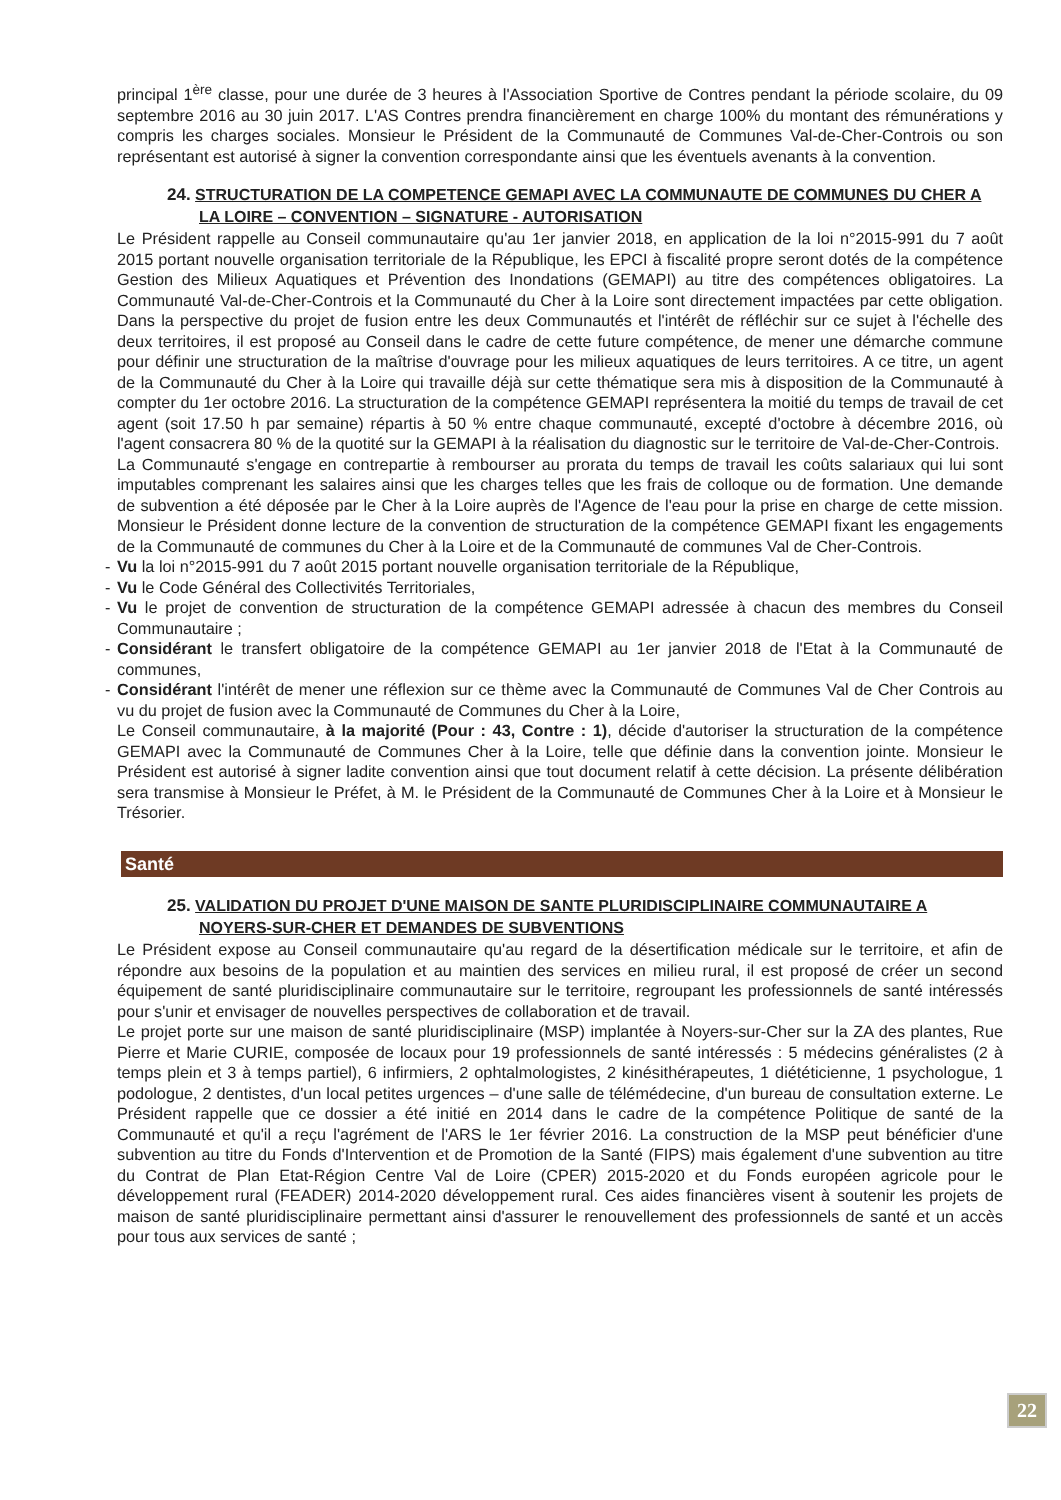principal 1<sup>ère</sup> classe, pour une durée de 3 heures à l'Association Sportive de Contres pendant la période scolaire, du 09 septembre 2016 au 30 juin 2017. L'AS Contres prendra financièrement en charge 100% du montant des rémunérations y compris les charges sociales. Monsieur le Président de la Communauté de Communes Val-de-Cher-Controis ou son représentant est autorisé à signer la convention correspondante ainsi que les éventuels avenants à la convention.
24. STRUCTURATION DE LA COMPETENCE GEMAPI AVEC LA COMMUNAUTE DE COMMUNES DU CHER A
LA LOIRE – CONVENTION – SIGNATURE - AUTORISATION
Le Président rappelle au Conseil communautaire qu'au 1er janvier 2018, en application de la loi n°2015-991 du 7 août 2015 portant nouvelle organisation territoriale de la République, les EPCI à fiscalité propre seront dotés de la compétence Gestion des Milieux Aquatiques et Prévention des Inondations (GEMAPI) au titre des compétences obligatoires. La Communauté Val-de-Cher-Controis et la Communauté du Cher à la Loire sont directement impactées par cette obligation. Dans la perspective du projet de fusion entre les deux Communautés et l'intérêt de réfléchir sur ce sujet à l'échelle des deux territoires, il est proposé au Conseil dans le cadre de cette future compétence, de mener une démarche commune pour définir une structuration de la maîtrise d'ouvrage pour les milieux aquatiques de leurs territoires. A ce titre, un agent de la Communauté du Cher à la Loire qui travaille déjà sur cette thématique sera mis à disposition de la Communauté à compter du 1er octobre 2016. La structuration de la compétence GEMAPI représentera la moitié du temps de travail de cet agent (soit 17.50 h par semaine) répartis à 50 % entre chaque communauté, excepté d'octobre à décembre 2016, où l'agent consacrera 80 % de la quotité sur la GEMAPI à la réalisation du diagnostic sur le territoire de Val-de-Cher-Controis.
La Communauté s'engage en contrepartie à rembourser au prorata du temps de travail les coûts salariaux qui lui sont imputables comprenant les salaires ainsi que les charges telles que les frais de colloque ou de formation. Une demande de subvention a été déposée par le Cher à la Loire auprès de l'Agence de l'eau pour la prise en charge de cette mission. Monsieur le Président donne lecture de la convention de structuration de la compétence GEMAPI fixant les engagements de la Communauté de communes du Cher à la Loire et de la Communauté de communes Val de Cher-Controis.
- Vu la loi n°2015-991 du 7 août 2015 portant nouvelle organisation territoriale de la République,
- Vu le Code Général des Collectivités Territoriales,
- Vu le projet de convention de structuration de la compétence GEMAPI adressée à chacun des membres du Conseil Communautaire ;
- Considérant le transfert obligatoire de la compétence GEMAPI au 1er janvier 2018 de l'Etat à la Communauté de communes,
- Considérant l'intérêt de mener une réflexion sur ce thème avec la Communauté de Communes Val de Cher Controis au vu du projet de fusion avec la Communauté de Communes du Cher à la Loire,
Le Conseil communautaire, à la majorité (Pour : 43, Contre : 1), décide d'autoriser la structuration de la compétence GEMAPI avec la Communauté de Communes Cher à la Loire, telle que définie dans la convention jointe. Monsieur le Président est autorisé à signer ladite convention ainsi que tout document relatif à cette décision. La présente délibération sera transmise à Monsieur le Préfet, à M. le Président de la Communauté de Communes Cher à la Loire et à Monsieur le Trésorier.
Santé
25. VALIDATION DU PROJET D'UNE MAISON DE SANTE PLURIDISCIPLINAIRE COMMUNAUTAIRE A
NOYERS-SUR-CHER ET DEMANDES DE SUBVENTIONS
Le Président expose au Conseil communautaire qu'au regard de la désertification médicale sur le territoire, et afin de répondre aux besoins de la population et au maintien des services en milieu rural, il est proposé de créer un second équipement de santé pluridisciplinaire communautaire sur le territoire, regroupant les professionnels de santé intéressés pour s'unir et envisager de nouvelles perspectives de collaboration et de travail.
Le projet porte sur une maison de santé pluridisciplinaire (MSP) implantée à Noyers-sur-Cher sur la ZA des plantes, Rue Pierre et Marie CURIE, composée de locaux pour 19 professionnels de santé intéressés : 5 médecins généralistes (2 à temps plein et 3 à temps partiel), 6 infirmiers, 2 ophtalmologistes, 2 kinésithérapeutes, 1 diététicienne, 1 psychologue, 1 podologue, 2 dentistes, d'un local petites urgences – d'une salle de télémédecine, d'un bureau de consultation externe. Le Président rappelle que ce dossier a été initié en 2014 dans le cadre de la compétence Politique de santé de la Communauté et qu'il a reçu l'agrément de l'ARS le 1er février 2016. La construction de la MSP peut bénéficier d'une subvention au titre du Fonds d'Intervention et de Promotion de la Santé (FIPS) mais également d'une subvention au titre du Contrat de Plan Etat-Région Centre Val de Loire (CPER) 2015-2020 et du Fonds européen agricole pour le développement rural (FEADER) 2014-2020 développement rural. Ces aides financières visent à soutenir les projets de maison de santé pluridisciplinaire permettant ainsi d'assurer le renouvellement des professionnels de santé et un accès pour tous aux services de santé ;
22